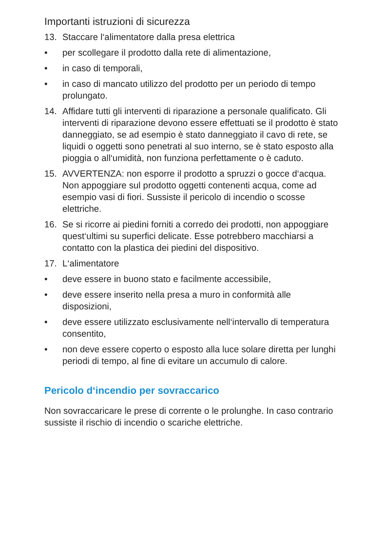Importanti istruzioni di sicurezza
13. Staccare l‘alimentatore dalla presa elettrica
• per scollegare il prodotto dalla rete di alimentazione,
• in caso di temporali,
• in caso di mancato utilizzo del prodotto per un periodo di tempo prolungato.
14. Affidare tutti gli interventi di riparazione a personale qualificato. Gli interventi di riparazione devono essere effettuati se il prodotto è stato danneggiato, se ad esempio è stato danneggiato il cavo di rete, se liquidi o oggetti sono penetrati al suo interno, se è stato esposto alla pioggia o all‘umidità, non funziona perfettamente o è caduto.
15. AVVERTENZA: non esporre il prodotto a spruzzi o gocce d‘acqua. Non appoggiare sul prodotto oggetti contenenti acqua, come ad esempio vasi di fiori. Sussiste il pericolo di incendio o scosse elettriche.
16. Se si ricorre ai piedini forniti a corredo dei prodotti, non appoggiare quest‘ultimi su superfici delicate. Esse potrebbero macchiarsi a contatto con la plastica dei piedini del dispositivo.
17. L‘alimentatore
• deve essere in buono stato e facilmente accessibile,
• deve essere inserito nella presa a muro in conformità alle disposizioni,
• deve essere utilizzato esclusivamente nell‘intervallo di temperatura consentito,
• non deve essere coperto o esposto alla luce solare diretta per lunghi periodi di tempo, al fine di evitare un accumulo di calore.
Pericolo d‘incendio per sovraccarico
Non sovraccaricare le prese di corrente o le prolunghe. In caso contrario sussiste il rischio di incendio o scariche elettriche.